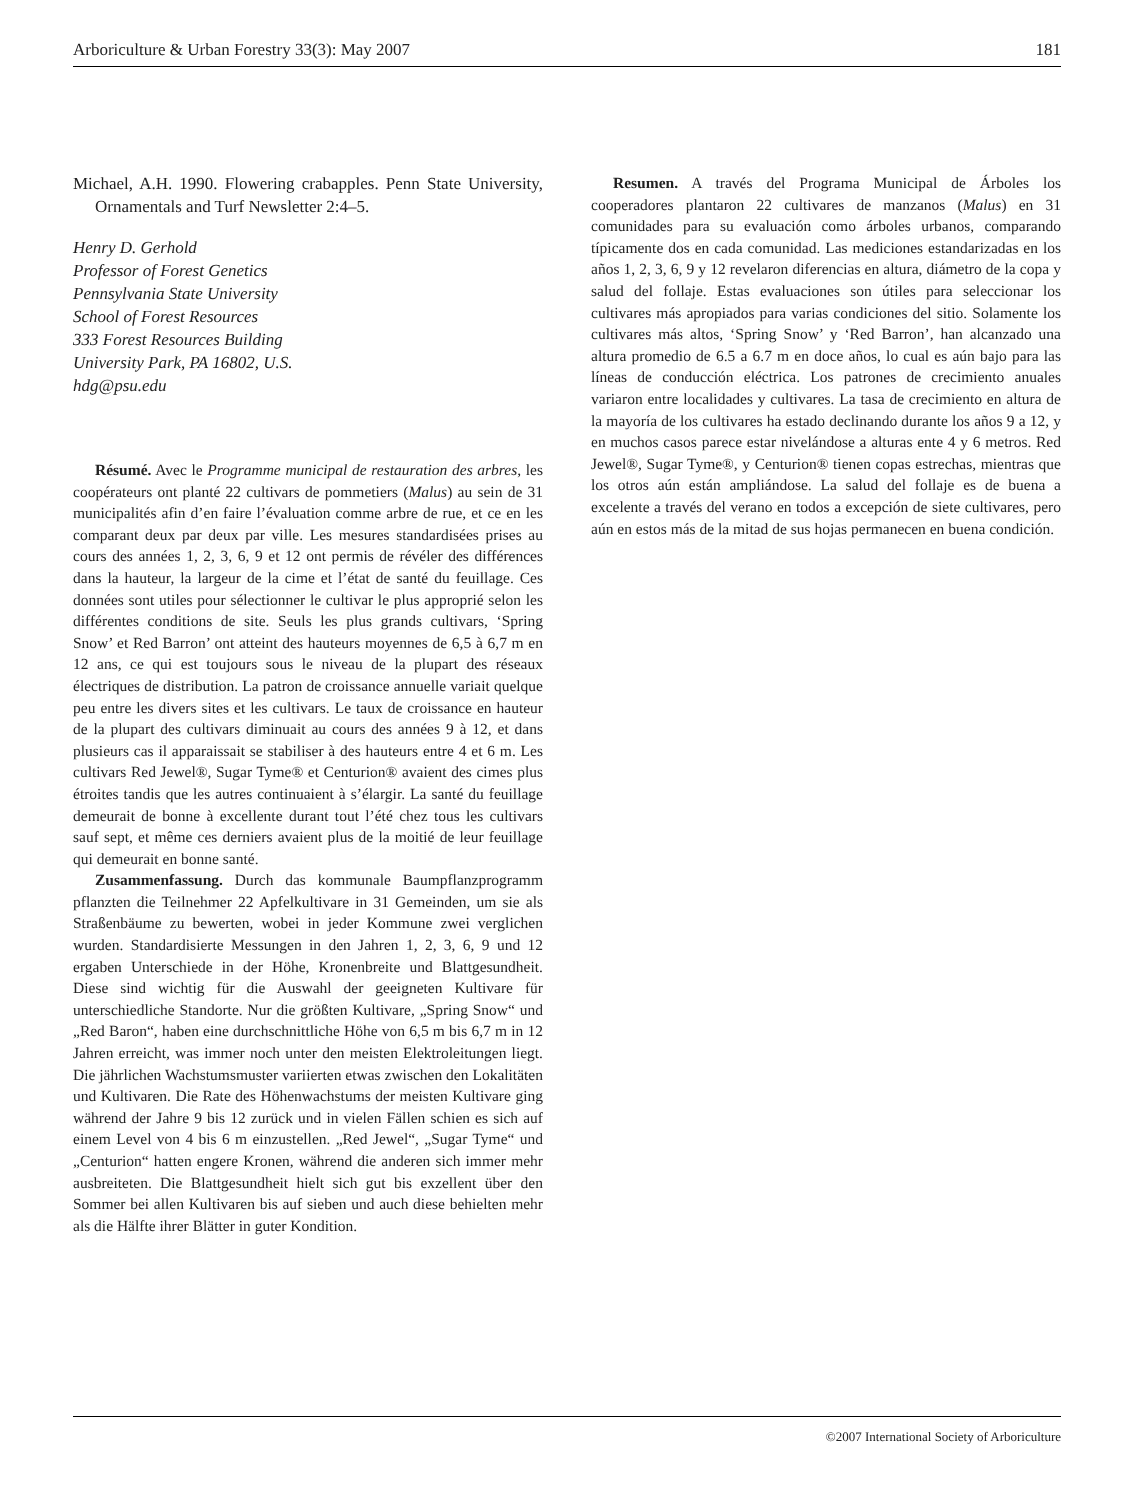Arboriculture & Urban Forestry 33(3): May 2007 181
Michael, A.H. 1990. Flowering crabapples. Penn State University, Ornamentals and Turf Newsletter 2:4–5.
Henry D. Gerhold
Professor of Forest Genetics
Pennsylvania State University
School of Forest Resources
333 Forest Resources Building
University Park, PA 16802, U.S.
hdg@psu.edu
Résumé. Avec le Programme municipal de restauration des arbres, les coopérateurs ont planté 22 cultivars de pommetiers (Malus) au sein de 31 municipalités afin d’en faire l’évaluation comme arbre de rue, et ce en les comparant deux par deux par ville. Les mesures standardisées prises au cours des années 1, 2, 3, 6, 9 et 12 ont permis de révéler des différences dans la hauteur, la largeur de la cime et l’état de santé du feuillage. Ces données sont utiles pour sélectionner le cultivar le plus approprié selon les différentes conditions de site. Seuls les plus grands cultivars, ‘Spring Snow’ et Red Barron’ ont atteint des hauteurs moyennes de 6,5 à 6,7 m en 12 ans, ce qui est toujours sous le niveau de la plupart des réseaux électriques de distribution. La patron de croissance annuelle variait quelque peu entre les divers sites et les cultivars. Le taux de croissance en hauteur de la plupart des cultivars diminuait au cours des années 9 à 12, et dans plusieurs cas il apparaissait se stabiliser à des hauteurs entre 4 et 6 m. Les cultivars Red Jewel®, Sugar Tyme® et Centurion® avaient des cimes plus étroites tandis que les autres continuaient à s’élargir. La santé du feuillage demeurait de bonne à excellente durant tout l’été chez tous les cultivars sauf sept, et même ces derniers avaient plus de la moitié de leur feuillage qui demeurait en bonne santé.
Zusammenfassung. Durch das kommunale Baumpflanzprogramm pflanzten die Teilnehmer 22 Apfelkultivare in 31 Gemeinden, um sie als Straßenbäume zu bewerten, wobei in jeder Kommune zwei verglichen wurden. Standardisierte Messungen in den Jahren 1, 2, 3, 6, 9 und 12 ergaben Unterschiede in der Höhe, Kronenbreite und Blattgesundheit. Diese sind wichtig für die Auswahl der geeigneten Kultivare für unterschiedliche Standorte. Nur die größten Kultivare, „Spring Snow“ und „Red Baron“, haben eine durchschnittliche Höhe von 6,5 m bis 6,7 m in 12 Jahren erreicht, was immer noch unter den meisten Elektroleitungen liegt. Die jährlichen Wachstumsmuster variierten etwas zwischen den Lokalitäten und Kultivaren. Die Rate des Höhenwachstums der meisten Kultivare ging während der Jahre 9 bis 12 zurück und in vielen Fällen schien es sich auf einem Level von 4 bis 6 m einzustellen. „Red Jewel“, „Sugar Tyme“ und „Centurion“ hatten engere Kronen, während die anderen sich immer mehr ausbreiteten. Die Blattgesundheit hielt sich gut bis exzellent über den Sommer bei allen Kultivaren bis auf sieben und auch diese behielten mehr als die Hälfte ihrer Blätter in guter Kondition.
Resumen. A través del Programa Municipal de Árboles los cooperadores plantaron 22 cultivares de manzanos (Malus) en 31 comunidades para su evaluación como árboles urbanos, comparando típicamente dos en cada comunidad. Las mediciones estandarizadas en los años 1, 2, 3, 6, 9 y 12 revelaron diferencias en altura, diámetro de la copa y salud del follaje. Estas evaluaciones son útiles para seleccionar los cultivares más apropiados para varias condiciones del sitio. Solamente los cultivares más altos, ‘Spring Snow’ y ‘Red Barron’, han alcanzado una altura promedio de 6.5 a 6.7 m en doce años, lo cual es aún bajo para las líneas de conducción eléctrica. Los patrones de crecimiento anuales variaron entre localidades y cultivares. La tasa de crecimiento en altura de la mayoría de los cultivares ha estado declinando durante los años 9 a 12, y en muchos casos parece estar nivelándose a alturas ente 4 y 6 metros. Red Jewel®, Sugar Tyme®, y Centurion® tienen copas estrechas, mientras que los otros aún están ampliándose. La salud del follaje es de buena a excelente a través del verano en todos a excepción de siete cultivares, pero aún en estos más de la mitad de sus hojas permanecen en buena condición.
©2007 International Society of Arboriculture